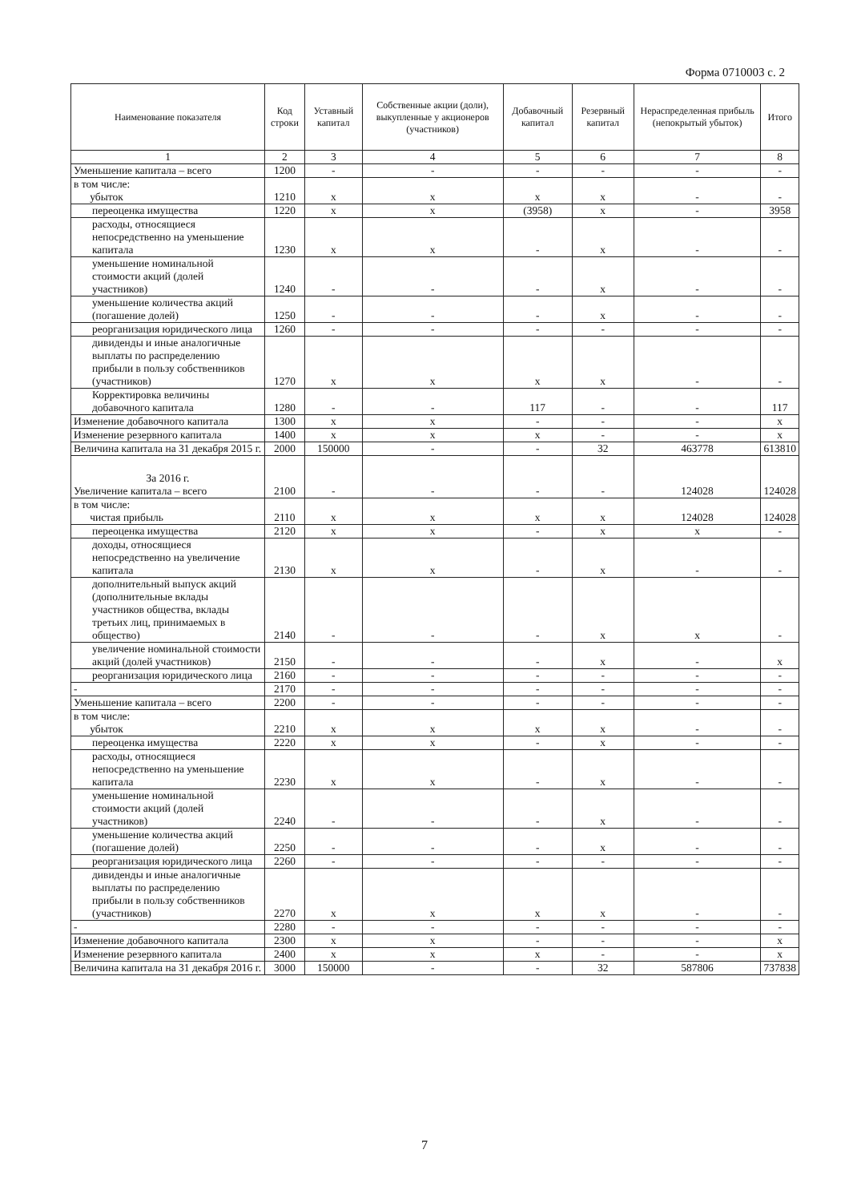Форма 0710003 с. 2
| Наименование показателя | Код строки | Уставный капитал | Собственные акции (доли), выкупленные у акционеров (участников) | Добавочный капитал | Резервный капитал | Нераспределенная прибыль (непокрытый убыток) | Итого |
| --- | --- | --- | --- | --- | --- | --- | --- |
| 1 | 2 | 3 | 4 | 5 | 6 | 7 | 8 |
| Уменьшение капитала – всего | 1200 | - | - | - | - | - | - |
| в том числе: убыток | 1210 | x | x | x | x | - | - |
| переоценка имущества | 1220 | x | x | (3958) | x | - | 3958 |
| расходы, относящиеся непосредственно на уменьшение капитала | 1230 | x | x | - | x | - | - |
| уменьшение номинальной стоимости акций (долей участников) | 1240 | - | - | - | x | - | - |
| уменьшение количества акций (погашение долей) | 1250 | - | - | - | x | - | - |
| реорганизация юридического лица | 1260 | - | - | - | - | - | - |
| дивиденды и иные аналогичные выплаты по распределению прибыли в пользу собственников (участников) | 1270 | x | x | x | x | - | - |
| Корректировка величины добавочного капитала | 1280 | - | - | 117 | - | - | 117 |
| Изменение добавочного капитала | 1300 | x | x | - | - | - | x |
| Изменение резервного капитала | 1400 | x | x | x | - | - | x |
| Величина капитала на 31 декабря 2015 г. | 2000 | 150000 | - | - | 32 | 463778 | 613810 |
| За 2016 г. Увеличение капитала – всего | 2100 | - | - | - | - | 124028 | 124028 |
| в том числе: чистая прибыль | 2110 | x | x | x | x | 124028 | 124028 |
| переоценка имущества | 2120 | x | x | - | x | x | - |
| доходы, относящиеся непосредственно на увеличение капитала | 2130 | x | x | - | x | - | - |
| дополнительный выпуск акций (дополнительные вклады участников общества, вклады третьих лиц, принимаемых в общество) | 2140 | - | - | - | x | x | - |
| увеличение номинальной стоимости акций (долей участников) | 2150 | - | - | - | x | - | x |
| реорганизация юридического лица | 2160 | - | - | - | - | - | - |
| - | 2170 | - | - | - | - | - | - |
| Уменьшение капитала – всего | 2200 | - | - | - | - | - | - |
| в том числе: убыток | 2210 | x | x | x | x | - | - |
| переоценка имущества | 2220 | x | x | - | x | - | - |
| расходы, относящиеся непосредственно на уменьшение капитала | 2230 | x | x | - | x | - | - |
| уменьшение номинальной стоимости акций (долей участников) | 2240 | - | - | - | x | - | - |
| уменьшение количества акций (погашение долей) | 2250 | - | - | - | x | - | - |
| реорганизация юридического лица | 2260 | - | - | - | - | - | - |
| дивиденды и иные аналогичные выплаты по распределению прибыли в пользу собственников (участников) | 2270 | x | x | x | x | - | - |
| - | 2280 | - | - | - | - | - | - |
| Изменение добавочного капитала | 2300 | x | x | - | - | - | x |
| Изменение резервного капитала | 2400 | x | x | x | - | - | x |
| Величина капитала на 31 декабря 2016 г. | 3000 | 150000 | - | - | 32 | 587806 | 737838 |
7